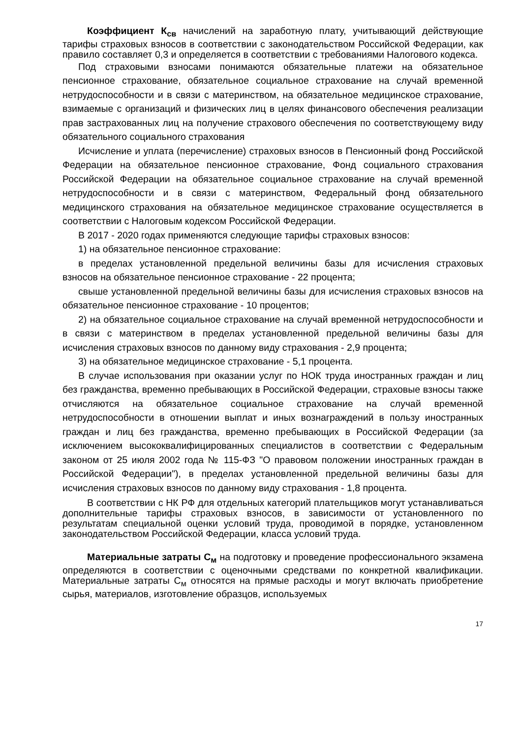Коэффициент К<sub>св</sub> начислений на заработную плату, учитывающий действующие тарифы страховых взносов в соответствии с законодательством Российской Федерации, как правило составляет 0,3 и определяется в соответствии с требованиями Налогового кодекса.
Под страховыми взносами понимаются обязательные платежи на обязательное пенсионное страхование, обязательное социальное страхование на случай временной нетрудоспособности и в связи с материнством, на обязательное медицинское страхование, взимаемые с организаций и физических лиц в целях финансового обеспечения реализации прав застрахованных лиц на получение страхового обеспечения по соответствующему виду обязательного социального страхования
Исчисление и уплата (перечисление) страховых взносов в Пенсионный фонд Российской Федерации на обязательное пенсионное страхование, Фонд социального страхования Российской Федерации на обязательное социальное страхование на случай временной нетрудоспособности и в связи с материнством, Федеральный фонд обязательного медицинского страхования на обязательное медицинское страхование осуществляется в соответствии с Налоговым кодексом Российской Федерации.
В 2017 - 2020 годах применяются следующие тарифы страховых взносов:
1) на обязательное пенсионное страхование:
в пределах установленной предельной величины базы для исчисления страховых взносов на обязательное пенсионное страхование - 22 процента;
свыше установленной предельной величины базы для исчисления страховых взносов на обязательное пенсионное страхование - 10 процентов;
2) на обязательное социальное страхование на случай временной нетрудоспособности и в связи с материнством в пределах установленной предельной величины базы для исчисления страховых взносов по данному виду страхования - 2,9 процента;
3) на обязательное медицинское страхование - 5,1 процента.
В случае использования при оказании услуг по НОК труда иностранных граждан и лиц без гражданства, временно пребывающих в Российской Федерации, страховые взносы также отчисляются на обязательное социальное страхование на случай временной нетрудоспособности в отношении выплат и иных вознаграждений в пользу иностранных граждан и лиц без гражданства, временно пребывающих в Российской Федерации (за исключением высококвалифицированных специалистов в соответствии с Федеральным законом от 25 июля 2002 года № 115-ФЗ "О правовом положении иностранных граждан в Российской Федерации"), в пределах установленной предельной величины базы для исчисления страховых взносов по данному виду страхования - 1,8 процента.
В соответствии с НК РФ для отдельных категорий плательщиков могут устанавливаться дополнительные тарифы страховых взносов, в зависимости от установленного по результатам специальной оценки условий труда, проводимой в порядке, установленном законодательством Российской Федерации, класса условий труда.
Материальные затраты С<sub>м</sub> на подготовку и проведение профессионального экзамена определяются в соответствии с оценочными средствами по конкретной квалификации. Материальные затраты С<sub>м</sub> относятся на прямые расходы и могут включать приобретение сырья, материалов, изготовление образцов, используемых
17